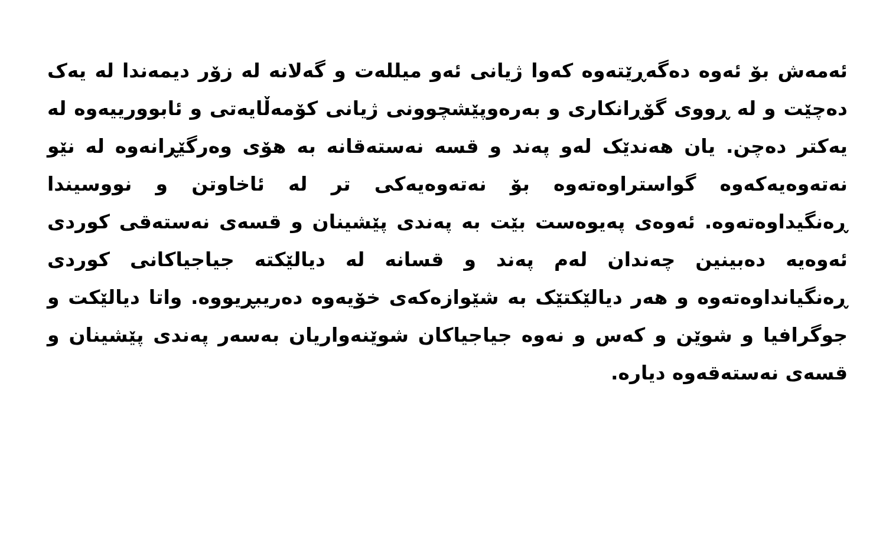ئەمەش بۆ ئەوە دەگەڕێتەوە کەوا ژیانی ئەو میللەت و گەلانە لە زۆر دیمەندا لە یەک دەچێت و لە ڕووی گۆڕانکاری و بەرەوپێشچوونی ژیانی کۆمەڵایەتی و ئابوورییەوە لە یەکتر دەچن. یان هەندێک لەو پەند و قسە نەستەقانە بە هۆی وەرگێڕانەوە لە نێو نەتەوەیەکەوە گواستراوەتەوە بۆ نەتەوەیەکی تر لە ئاخاوتن و نووسیندا ڕەنگیداوەتەوە. ئەوەی پەیوەست بێت بە پەندی پێشینان و قسەی نەستەقی کوردی ئەوەیە دەبینین چەندان لەم پەند و قسانە لە دیالێکتە جیاجیاکانی کوردی ڕەنگیانداوەتەوە و هەر دیالێکتێک بە شێوازەکەی خۆیەوە دەریبڕیووە. واتا دیالێکت و جوگرافیا و شوێن و کەس و نەوە جیاجیاکان شوێنەواریان بەسەر پەندی پێشینان و قسەی نەستەقەوە دیارە.